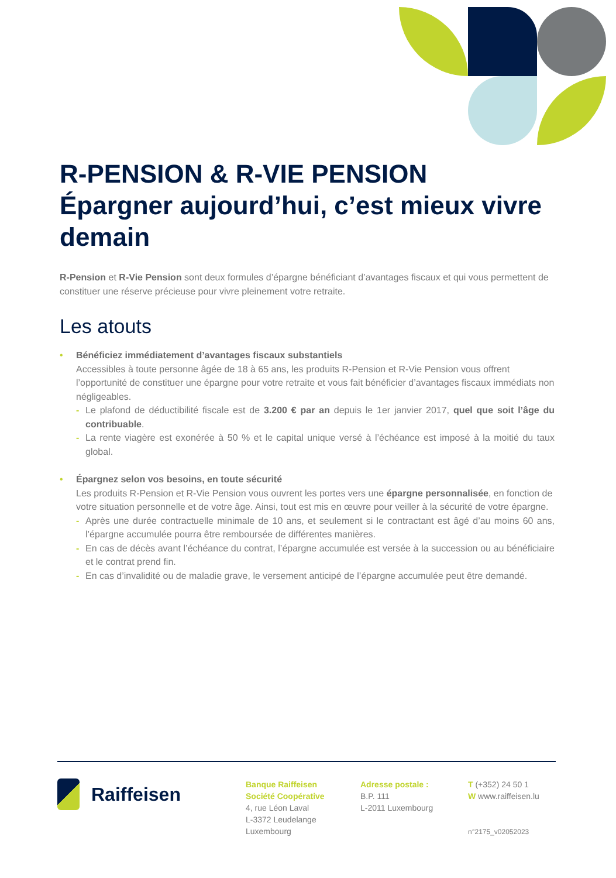R-PENSION & R-VIE PENSION
Épargner aujourd’hui, c’est mieux vivre demain
R-Pension et R-Vie Pension sont deux formules d’épargne bénéficiant d’avantages fiscaux et qui vous permettent de constituer une réserve précieuse pour vivre pleinement votre retraite.
Les atouts
• Bénéficiez immédiatement d’avantages fiscaux substantiels
Accessibles à toute personne âgée de 18 à 65 ans, les produits R-Pension et R-Vie Pension vous offrent l’opportunité de constituer une épargne pour votre retraite et vous fait bénéficier d’avantages fiscaux immédiats non négligeables.
- Le plafond de déductibilité fiscale est de 3.200 € par an depuis le 1er janvier 2017, quel que soit l’âge du contribuable.
- La rente viagère est exonérée à 50 % et le capital unique versé à l’échéance est imposé à la moitié du taux global.
• Épargnez selon vos besoins, en toute sécurité
Les produits R-Pension et R-Vie Pension vous ouvrent les portes vers une épargne personnalisée, en fonction de votre situation personnelle et de votre âge. Ainsi, tout est mis en œuvre pour veiller à la sécurité de votre épargne.
- Après une durée contractuelle minimale de 10 ans, et seulement si le contractant est âgé d’au moins 60 ans, l’épargne accumulée pourra être remboursée de différentes manières.
- En cas de décès avant l’échéance du contrat, l’épargne accumulée est versée à la succession ou au bénéficiaire et le contrat prend fin.
- En cas d’invalidité ou de maladie grave, le versement anticipé de l’épargne accumulée peut être demandé.
Raiffeisen
Banque Raiffeisen
Société Coopérative
4, rue Léon Laval
L-3372 Leudelange
Luxembourg
Adresse postale :
B.P. 111
L-2011 Luxembourg
T (+352) 24 50 1
W www.raiffeisen.lu
n°2175_v02052023